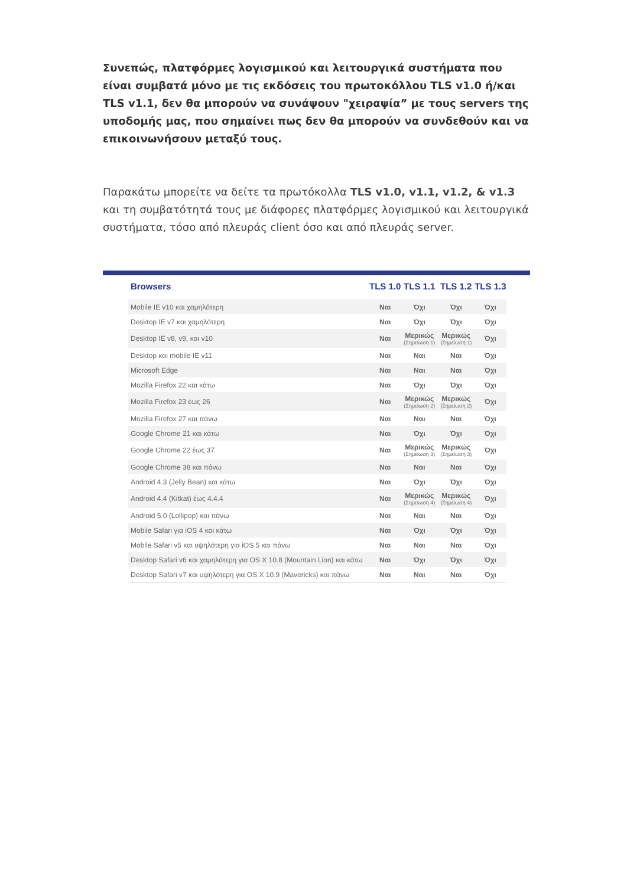Συνεπώς, πλατφόρμες λογισμικού και λειτουργικά συστήματα που είναι συμβατά μόνο με τις εκδόσεις του πρωτοκόλλου TLS v1.0 ή/και TLS v1.1, δεν θα μπορούν να συνάψουν "χειραψία” με τους servers της υποδομής μας, που σημαίνει πως δεν θα μπορούν να συνδεθούν και να επικοινωνήσουν μεταξύ τους.
Παρακάτω μπορείτε να δείτε τα πρωτόκολλα TLS v1.0, v1.1, v1.2, & v1.3 και τη συμβατότητά τους με διάφορες πλατφόρμες λογισμικού και λειτουργικά συστήματα, τόσο από πλευράς client όσο και από πλευράς server.
| Browsers | TLS 1.0 | TLS 1.1 | TLS 1.2 | TLS 1.3 |
| --- | --- | --- | --- | --- |
| Mobile IE v10 και χαμηλότερη | Ναι | Όχι | Όχι | Όχι |
| Desktop IE v7 και χαμηλότερη | Ναι | Όχι | Όχι | Όχι |
| Desktop IE v8, v9, και v10 | Ναι | Μερικώς (Σημείωση 1) | Μερικώς (Σημείωση 1) | Όχι |
| Desktop και mobile IE v11 | Ναι | Ναι | Ναι | Όχι |
| Microsoft Edge | Ναι | Ναι | Ναι | Όχι |
| Mozilla Firefox 22 και κάτω | Ναι | Όχι | Όχι | Όχι |
| Mozilla Firefox 23 έως 26 | Ναι | Μερικώς (Σημείωση 2) | Μερικώς (Σημείωση 2) | Όχι |
| Mozilla Firefox 27 και πάνω | Ναι | Ναι | Ναι | Όχι |
| Google Chrome 21 και κάτω | Ναι | Όχι | Όχι | Όχι |
| Google Chrome 22 έως 37 | Ναι | Μερικώς (Σημείωση 3) | Μερικώς (Σημείωση 3) | Όχι |
| Google Chrome 38 και πάνω | Ναι | Ναι | Ναι | Όχι |
| Android 4.3 (Jelly Bean) και κάτω | Ναι | Όχι | Όχι | Όχι |
| Android 4.4 (Kitkat) έως 4.4.4 | Ναι | Μερικώς (Σημείωση 4) | Μερικώς (Σημείωση 4) | Όχι |
| Android 5.0 (Lollipop) και πάνω | Ναι | Ναι | Ναι | Όχι |
| Mobile Safari για iOS 4 και κάτω | Ναι | Όχι | Όχι | Όχι |
| Mobile Safari v5 και υψηλότερη για iOS 5 και πάνω | Ναι | Ναι | Ναι | Όχι |
| Desktop Safari v6 και χαμηλότερη για OS X 10.8 (Mountain Lion) και κάτω | Ναι | Όχι | Όχι | Όχι |
| Desktop Safari v7 και υψηλότερη για OS X 10.9 (Mavericks) και πάνω | Ναι | Ναι | Ναι | Όχι |